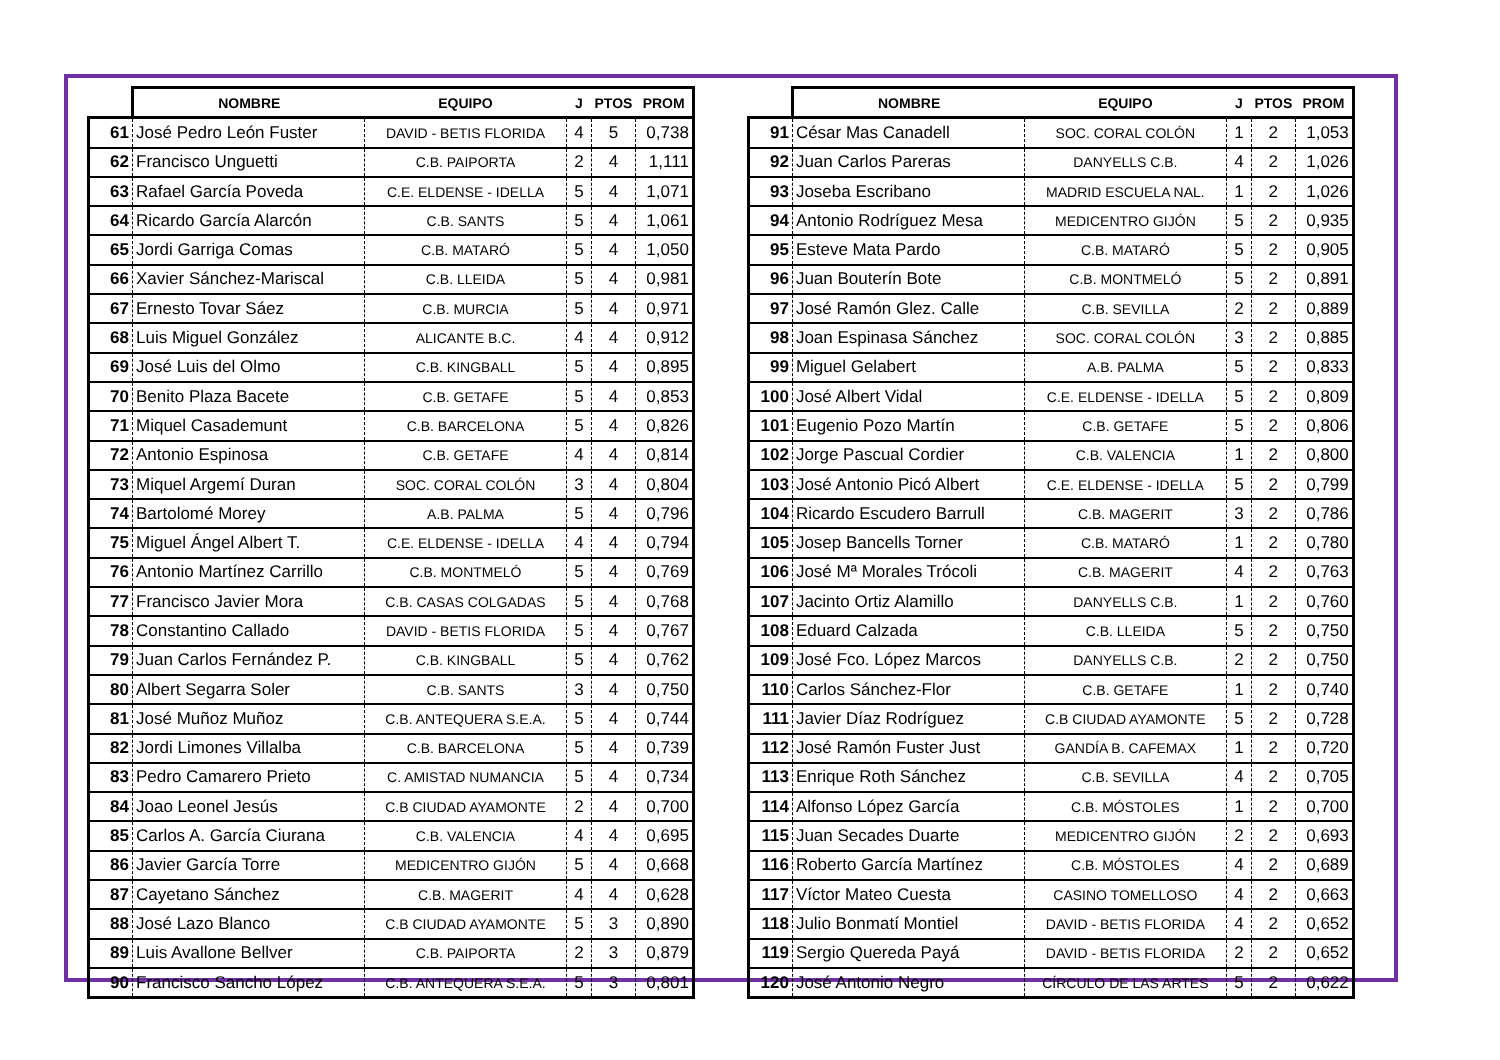| | NOMBRE | EQUIPO | J | PTOS | PROM |
| --- | --- | --- | --- | --- | --- |
| 61 | José Pedro León Fuster | DAVID - BETIS FLORIDA | 4 | 5 | 0,738 |
| 62 | Francisco Unguetti | C.B. PAIPORTA | 2 | 4 | 1,111 |
| 63 | Rafael García Poveda | C.E. ELDENSE - IDELLA | 5 | 4 | 1,071 |
| 64 | Ricardo García Alarcón | C.B. SANTS | 5 | 4 | 1,061 |
| 65 | Jordi Garriga Comas | C.B. MATARÓ | 5 | 4 | 1,050 |
| 66 | Xavier Sánchez-Mariscal | C.B. LLEIDA | 5 | 4 | 0,981 |
| 67 | Ernesto Tovar Sáez | C.B. MURCIA | 5 | 4 | 0,971 |
| 68 | Luis Miguel González | ALICANTE B.C. | 4 | 4 | 0,912 |
| 69 | José Luis del Olmo | C.B. KINGBALL | 5 | 4 | 0,895 |
| 70 | Benito Plaza Bacete | C.B. GETAFE | 5 | 4 | 0,853 |
| 71 | Miquel Casademunt | C.B. BARCELONA | 5 | 4 | 0,826 |
| 72 | Antonio Espinosa | C.B. GETAFE | 4 | 4 | 0,814 |
| 73 | Miquel Argemí Duran | SOC. CORAL COLÓN | 3 | 4 | 0,804 |
| 74 | Bartolomé Morey | A.B. PALMA | 5 | 4 | 0,796 |
| 75 | Miguel Ángel Albert T. | C.E. ELDENSE - IDELLA | 4 | 4 | 0,794 |
| 76 | Antonio Martínez Carrillo | C.B. MONTMELÓ | 5 | 4 | 0,769 |
| 77 | Francisco Javier Mora | C.B. CASAS COLGADAS | 5 | 4 | 0,768 |
| 78 | Constantino Callado | DAVID - BETIS FLORIDA | 5 | 4 | 0,767 |
| 79 | Juan Carlos Fernández P. | C.B. KINGBALL | 5 | 4 | 0,762 |
| 80 | Albert Segarra Soler | C.B. SANTS | 3 | 4 | 0,750 |
| 81 | José Muñoz Muñoz | C.B. ANTEQUERA S.E.A. | 5 | 4 | 0,744 |
| 82 | Jordi Limones Villalba | C.B. BARCELONA | 5 | 4 | 0,739 |
| 83 | Pedro Camarero Prieto | C. AMISTAD NUMANCIA | 5 | 4 | 0,734 |
| 84 | Joao Leonel Jesús | C.B CIUDAD AYAMONTE | 2 | 4 | 0,700 |
| 85 | Carlos A. García Ciurana | C.B. VALENCIA | 4 | 4 | 0,695 |
| 86 | Javier García Torre | MEDICENTRO GIJÓN | 5 | 4 | 0,668 |
| 87 | Cayetano Sánchez | C.B. MAGERIT | 4 | 4 | 0,628 |
| 88 | José Lazo Blanco | C.B CIUDAD AYAMONTE | 5 | 3 | 0,890 |
| 89 | Luis Avallone Bellver | C.B. PAIPORTA | 2 | 3 | 0,879 |
| 90 | Francisco Sancho López | C.B. ANTEQUERA S.E.A. | 5 | 3 | 0,801 |
| | NOMBRE | EQUIPO | J | PTOS | PROM |
| --- | --- | --- | --- | --- | --- |
| 91 | César Mas Canadell | SOC. CORAL COLÓN | 1 | 2 | 1,053 |
| 92 | Juan Carlos Pareras | DANYELLS C.B. | 4 | 2 | 1,026 |
| 93 | Joseba Escribano | MADRID ESCUELA NAL. | 1 | 2 | 1,026 |
| 94 | Antonio Rodríguez Mesa | MEDICENTRO GIJÓN | 5 | 2 | 0,935 |
| 95 | Esteve Mata Pardo | C.B. MATARÓ | 5 | 2 | 0,905 |
| 96 | Juan Bouterín Bote | C.B. MONTMELÓ | 5 | 2 | 0,891 |
| 97 | José Ramón Glez. Calle | C.B. SEVILLA | 2 | 2 | 0,889 |
| 98 | Joan Espinasa Sánchez | SOC. CORAL COLÓN | 3 | 2 | 0,885 |
| 99 | Miguel Gelabert | A.B. PALMA | 5 | 2 | 0,833 |
| 100 | José Albert Vidal | C.E. ELDENSE - IDELLA | 5 | 2 | 0,809 |
| 101 | Eugenio Pozo Martín | C.B. GETAFE | 5 | 2 | 0,806 |
| 102 | Jorge Pascual Cordier | C.B. VALENCIA | 1 | 2 | 0,800 |
| 103 | José Antonio Picó Albert | C.E. ELDENSE - IDELLA | 5 | 2 | 0,799 |
| 104 | Ricardo Escudero Barrull | C.B. MAGERIT | 3 | 2 | 0,786 |
| 105 | Josep Bancells Torner | C.B. MATARÓ | 1 | 2 | 0,780 |
| 106 | José Mª Morales Trócoli | C.B. MAGERIT | 4 | 2 | 0,763 |
| 107 | Jacinto Ortiz Alamillo | DANYELLS C.B. | 1 | 2 | 0,760 |
| 108 | Eduard Calzada | C.B. LLEIDA | 5 | 2 | 0,750 |
| 109 | José Fco. López Marcos | DANYELLS C.B. | 2 | 2 | 0,750 |
| 110 | Carlos Sánchez-Flor | C.B. GETAFE | 1 | 2 | 0,740 |
| 111 | Javier Díaz Rodríguez | C.B CIUDAD AYAMONTE | 5 | 2 | 0,728 |
| 112 | José Ramón Fuster Just | GANDÍA B. CAFEMAX | 1 | 2 | 0,720 |
| 113 | Enrique Roth Sánchez | C.B. SEVILLA | 4 | 2 | 0,705 |
| 114 | Alfonso López García | C.B. MÓSTOLES | 1 | 2 | 0,700 |
| 115 | Juan Secades Duarte | MEDICENTRO GIJÓN | 2 | 2 | 0,693 |
| 116 | Roberto García Martínez | C.B. MÓSTOLES | 4 | 2 | 0,689 |
| 117 | Víctor Mateo Cuesta | CASINO TOMELLOSO | 4 | 2 | 0,663 |
| 118 | Julio Bonmatí Montiel | DAVID - BETIS FLORIDA | 4 | 2 | 0,652 |
| 119 | Sergio Quereda Payá | DAVID - BETIS FLORIDA | 2 | 2 | 0,652 |
| 120 | José Antonio Negro | CÍRCULO DE LAS ARTES | 5 | 2 | 0,622 |